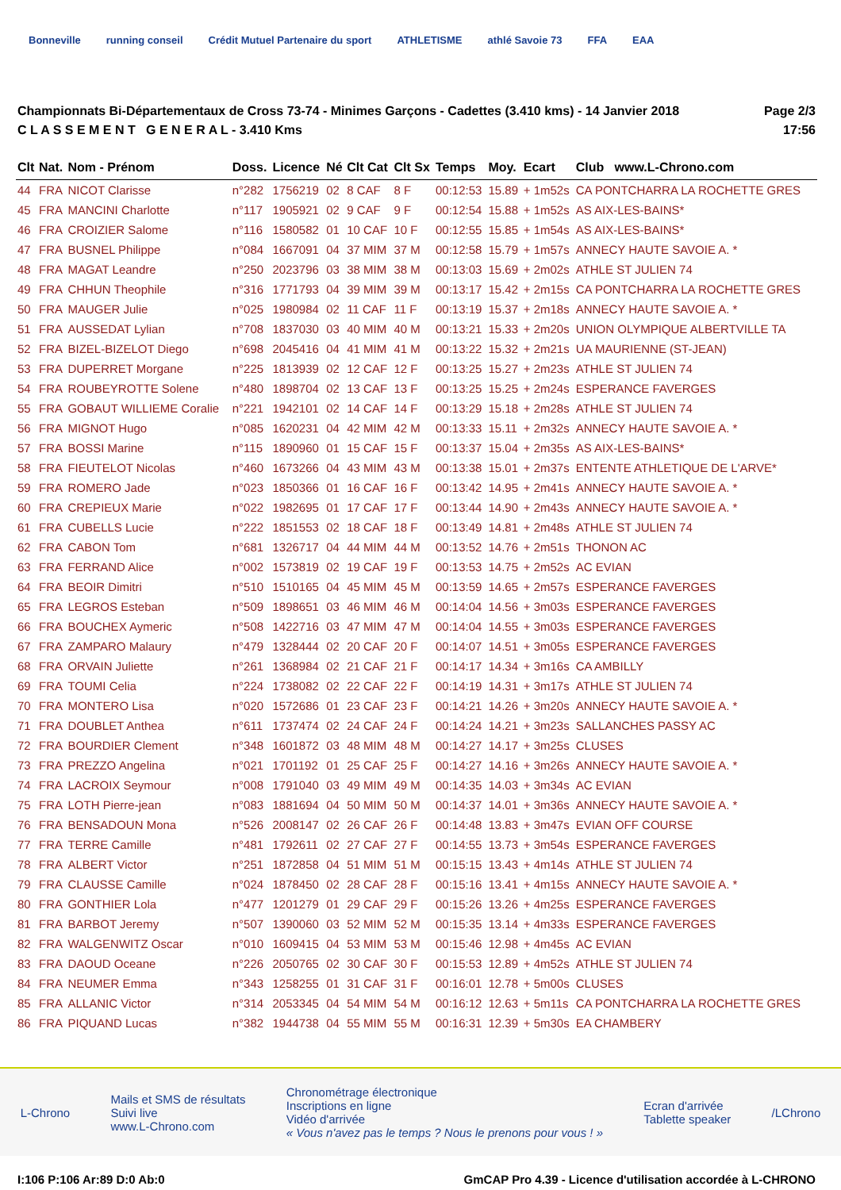Bonneville running conseil
Crédit Mutuel Partenaire du sport
ATHLETISME athlé Savoie 73 FFA EAA
Championnats Bi-Départementaux de Cross 73-74 - Minimes Garçons - Cadettes (3.410 kms) - 14 Janvier 2018
C L A S S E M E N T G E N E R A L - 3.410 Kms
Page 2/3
17:56
| Clt | Nat. | Nom - Prénom | Doss. | Licence | Né | Clt Cat | Clt Sx | Temps | Moy. | Ecart | Club www.L-Chrono.com |
| --- | --- | --- | --- | --- | --- | --- | --- | --- | --- | --- | --- |
| 44 | FRA | NICOT Clarisse | n°282 | 1756219 | 02 | 8 CAF | 8 F | 00:12:53 | 15.89 | + 1m52s | CA PONTCHARRA LA ROCHETTE GRES |
| 45 | FRA | MANCINI Charlotte | n°117 | 1905921 | 02 | 9 CAF | 9 F | 00:12:54 | 15.88 | + 1m52s | AS AIX-LES-BAINS* |
| 46 | FRA | CROIZIER Salome | n°116 | 1580582 | 01 | 10 CAF | 10 F | 00:12:55 | 15.85 | + 1m54s | AS AIX-LES-BAINS* |
| 47 | FRA | BUSNEL Philippe | n°084 | 1667091 | 04 | 37 MIM | 37 M | 00:12:58 | 15.79 | + 1m57s | ANNECY HAUTE SAVOIE A. * |
| 48 | FRA | MAGAT Leandre | n°250 | 2023796 | 03 | 38 MIM | 38 M | 00:13:03 | 15.69 | + 2m02s | ATHLE ST JULIEN 74 |
| 49 | FRA | CHHUN Theophile | n°316 | 1771793 | 04 | 39 MIM | 39 M | 00:13:17 | 15.42 | + 2m15s | CA PONTCHARRA LA ROCHETTE GRES |
| 50 | FRA | MAUGER Julie | n°025 | 1980984 | 02 | 11 CAF | 11 F | 00:13:19 | 15.37 | + 2m18s | ANNECY HAUTE SAVOIE A. * |
| 51 | FRA | AUSSEDAT Lylian | n°708 | 1837030 | 03 | 40 MIM | 40 M | 00:13:21 | 15.33 | + 2m20s | UNION OLYMPIQUE ALBERTVILLE TA |
| 52 | FRA | BIZEL-BIZELOT Diego | n°698 | 2045416 | 04 | 41 MIM | 41 M | 00:13:22 | 15.32 | + 2m21s | UA MAURIENNE (ST-JEAN) |
| 53 | FRA | DUPERRET Morgane | n°225 | 1813939 | 02 | 12 CAF | 12 F | 00:13:25 | 15.27 | + 2m23s | ATHLE ST JULIEN 74 |
| 54 | FRA | ROUBEYROTTE Solene | n°480 | 1898704 | 02 | 13 CAF | 13 F | 00:13:25 | 15.25 | + 2m24s | ESPERANCE FAVERGES |
| 55 | FRA | GOBAUT WILLIEME Coralie | n°221 | 1942101 | 02 | 14 CAF | 14 F | 00:13:29 | 15.18 | + 2m28s | ATHLE ST JULIEN 74 |
| 56 | FRA | MIGNOT Hugo | n°085 | 1620231 | 04 | 42 MIM | 42 M | 00:13:33 | 15.11 | + 2m32s | ANNECY HAUTE SAVOIE A. * |
| 57 | FRA | BOSSI Marine | n°115 | 1890960 | 01 | 15 CAF | 15 F | 00:13:37 | 15.04 | + 2m35s | AS AIX-LES-BAINS* |
| 58 | FRA | FIEUTELOT Nicolas | n°460 | 1673266 | 04 | 43 MIM | 43 M | 00:13:38 | 15.01 | + 2m37s | ENTENTE ATHLETIQUE DE L'ARVE* |
| 59 | FRA | ROMERO Jade | n°023 | 1850366 | 01 | 16 CAF | 16 F | 00:13:42 | 14.95 | + 2m41s | ANNECY HAUTE SAVOIE A. * |
| 60 | FRA | CREPIEUX Marie | n°022 | 1982695 | 01 | 17 CAF | 17 F | 00:13:44 | 14.90 | + 2m43s | ANNECY HAUTE SAVOIE A. * |
| 61 | FRA | CUBELLS Lucie | n°222 | 1851553 | 02 | 18 CAF | 18 F | 00:13:49 | 14.81 | + 2m48s | ATHLE ST JULIEN 74 |
| 62 | FRA | CABON Tom | n°681 | 1326717 | 04 | 44 MIM | 44 M | 00:13:52 | 14.76 | + 2m51s | THONON AC |
| 63 | FRA | FERRAND Alice | n°002 | 1573819 | 02 | 19 CAF | 19 F | 00:13:53 | 14.75 | + 2m52s | AC EVIAN |
| 64 | FRA | BEOIR Dimitri | n°510 | 1510165 | 04 | 45 MIM | 45 M | 00:13:59 | 14.65 | + 2m57s | ESPERANCE FAVERGES |
| 65 | FRA | LEGROS Esteban | n°509 | 1898651 | 03 | 46 MIM | 46 M | 00:14:04 | 14.56 | + 3m03s | ESPERANCE FAVERGES |
| 66 | FRA | BOUCHEX Aymeric | n°508 | 1422716 | 03 | 47 MIM | 47 M | 00:14:04 | 14.55 | + 3m03s | ESPERANCE FAVERGES |
| 67 | FRA | ZAMPARO Malaury | n°479 | 1328444 | 02 | 20 CAF | 20 F | 00:14:07 | 14.51 | + 3m05s | ESPERANCE FAVERGES |
| 68 | FRA | ORVAIN Juliette | n°261 | 1368984 | 02 | 21 CAF | 21 F | 00:14:17 | 14.34 | + 3m16s | CA AMBILLY |
| 69 | FRA | TOUMI Celia | n°224 | 1738082 | 02 | 22 CAF | 22 F | 00:14:19 | 14.31 | + 3m17s | ATHLE ST JULIEN 74 |
| 70 | FRA | MONTERO Lisa | n°020 | 1572686 | 01 | 23 CAF | 23 F | 00:14:21 | 14.26 | + 3m20s | ANNECY HAUTE SAVOIE A. * |
| 71 | FRA | DOUBLET Anthea | n°611 | 1737474 | 02 | 24 CAF | 24 F | 00:14:24 | 14.21 | + 3m23s | SALLANCHES PASSY AC |
| 72 | FRA | BOURDIER Clement | n°348 | 1601872 | 03 | 48 MIM | 48 M | 00:14:27 | 14.17 | + 3m25s | CLUSES |
| 73 | FRA | PREZZO Angelina | n°021 | 1701192 | 01 | 25 CAF | 25 F | 00:14:27 | 14.16 | + 3m26s | ANNECY HAUTE SAVOIE A. * |
| 74 | FRA | LACROIX Seymour | n°008 | 1791040 | 03 | 49 MIM | 49 M | 00:14:35 | 14.03 | + 3m34s | AC EVIAN |
| 75 | FRA | LOTH Pierre-jean | n°083 | 1881694 | 04 | 50 MIM | 50 M | 00:14:37 | 14.01 | + 3m36s | ANNECY HAUTE SAVOIE A. * |
| 76 | FRA | BENSADOUN Mona | n°526 | 2008147 | 02 | 26 CAF | 26 F | 00:14:48 | 13.83 | + 3m47s | EVIAN OFF COURSE |
| 77 | FRA | TERRE Camille | n°481 | 1792611 | 02 | 27 CAF | 27 F | 00:14:55 | 13.73 | + 3m54s | ESPERANCE FAVERGES |
| 78 | FRA | ALBERT Victor | n°251 | 1872858 | 04 | 51 MIM | 51 M | 00:15:15 | 13.43 | + 4m14s | ATHLE ST JULIEN 74 |
| 79 | FRA | CLAUSSE Camille | n°024 | 1878450 | 02 | 28 CAF | 28 F | 00:15:16 | 13.41 | + 4m15s | ANNECY HAUTE SAVOIE A. * |
| 80 | FRA | GONTHIER Lola | n°477 | 1201279 | 01 | 29 CAF | 29 F | 00:15:26 | 13.26 | + 4m25s | ESPERANCE FAVERGES |
| 81 | FRA | BARBOT Jeremy | n°507 | 1390060 | 03 | 52 MIM | 52 M | 00:15:35 | 13.14 | + 4m33s | ESPERANCE FAVERGES |
| 82 | FRA | WALGENWITZ Oscar | n°010 | 1609415 | 04 | 53 MIM | 53 M | 00:15:46 | 12.98 | + 4m45s | AC EVIAN |
| 83 | FRA | DAOUD Oceane | n°226 | 2050765 | 02 | 30 CAF | 30 F | 00:15:53 | 12.89 | + 4m52s | ATHLE ST JULIEN 74 |
| 84 | FRA | NEUMER Emma | n°343 | 1258255 | 01 | 31 CAF | 31 F | 00:16:01 | 12.78 | + 5m00s | CLUSES |
| 85 | FRA | ALLANIC Victor | n°314 | 2053345 | 04 | 54 MIM | 54 M | 00:16:12 | 12.63 | + 5m11s | CA PONTCHARRA LA ROCHETTE GRES |
| 86 | FRA | PIQUAND Lucas | n°382 | 1944738 | 04 | 55 MIM | 55 M | 00:16:31 | 12.39 | + 5m30s | EA CHAMBERY |
L-Chrono
Mails et SMS de résultats
Suivi live
www.L-Chrono.com
Chronométrage électronique
Inscriptions en ligne
Vidéo d'arrivée
« Vous n'avez pas le temps ? Nous le prenons pour vous ! »
Ecran d'arrivée
Tablette speaker
/LChrono
I:106 P:106 Ar:89 D:0 Ab:0 GmCAP Pro 4.39 - Licence d'utilisation accordée à L-CHRONO